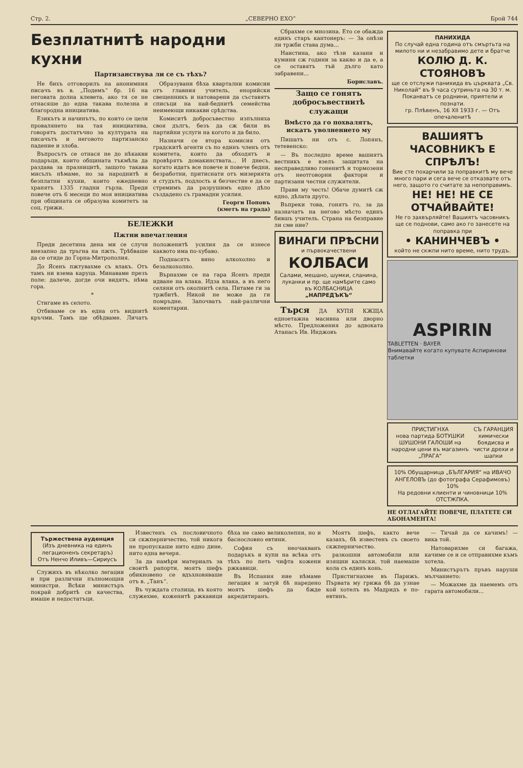Стр. 2. „СЕВЕРНО ЕХО“Брой 744
Безплатнитѣ народни кухни
Партизанствува ли се съ тѣхъ?
Не бихъ отговорилъ на анонимния писачъ въ в. „Подемъ“ бр. 16 на неговата долна клевета, ако тя се не отнасяше до една такава полезна и благородна инициатива.
Езикътъ и начинътъ, по които се цели провалянето на тая инициатива, говорятъ достатъчно за културата на писачътъ и неговото партизанско падение и злоба.
Въпросътъ се отнася не до нѣкакви подаръци, които общината тъкмѣла да раздава за празницитѣ, защото такава мисълъ нѣмаме, но за народнитѣ и безплатни кухни, които ежедневно хранятъ 1335 гладни гърла. Преди повече отъ 6 месеци по моя инициатива при общината се образува комитетъ за соц. грижи.
Образувани бѣха квартални комисии отъ главния учитель, енорийски свещенникъ и натоварени да съставятъ списъци на най-беднитѣ семейства неимеющи никакви срѣдства.
Комиситѣ добросъвестно изпълниха своя дългъ, безъ да сж били въ партийни услуги на когото и да било.
Назначи се втора комисия отъ градскитѣ агенти съ по единъ членъ отъ комитета, които да обходятъ и провѣрятъ домакинствата... И днесъ, когато идатъ все повече и повече бедни, безработни, притиснати отъ мизерията и студътъ, подлость и безчестие е да се стремимъ да разрушимъ едно дѣло създадено съ грамадни усилия.
Георги Поповъ
(кметъ на града)
БЕЛЕЖКИ
Пжтни впечатления
Преди десетина дена ми се случи внезапно да тръгна на пжть. Трѣбваше да се отиде до Горна-Митрополия.
До Ясенъ пжтувахме съ влакъ. Отъ тамъ ни взема каруца. Минаваме презъ поле: далече, догде очи видятъ, нѣма гора.
*
Стигаме въ селото.
Отбиваме се въ една отъ виднитѣ кръчми. Тамъ ще обѣдваме. Личатъ положенитѣ усилия да се изнесе каквото има по-хубаво.
Поднасятъ вино алкохолно и безалкохолно.
Върнахме се на гара Ясенъ преди идване на влака. Идза влака, а въ него селяни отъ околнитѣ села. Питаме ги за тржбитѣ. Никой не може да ги помръдне. Започватъ най-различни коментарии.
Сбрахме се мнозина. Ето се обажда единъ старъ кантонеръ: — За онѣзи ли тржби става дума...
Наистина, ако тѣзи казани и кумини сж години за какво и да е, а се оставятъ тъй дълго като забравени...
Бориславъ.
Защо се гонятъ добросъвестнитѣ служащи
Вмѣсто да го похвалятъ, искатъ уволнението му
Пишатъ ни отъ с. Лопянъ, тетевенско:
— Въ последно време вашиятъ вестникъ е взелъ защитата на несправедливо гоненитѣ и тормозени отъ неотговорни фактори и партизани честни служители.
Прави му честь! Обаче думитѣ сж едно, дѣлата друго.
Въпреки това, гонятъ го, за да назначатъ на негово мѣсто единъ бившъ учитель. Страна на безправие ли сме ние?
ВИНАГИ ПРѢСНИ
и първокачествени
КОЛБАСИ
Салами, мешано, шумки, сланина, луканки и пр. ще намѣрите само въ КОЛБАСНИЦА
„НАПРЕДЪКЪ“
Търся ДА КУПЯ КЖЩА едноетажна масивна или дворно мѣсто. Предложения до адвоката Атанасъ Ив. Инджовъ
ПАНИХИДА
По случай една година отъ смъртьта на милото ни и незабравимо дете и братче
КОЛЮ Д. К. СТОЯНОВЪ
ще се отслужи панихида въ църквата „Св. Николай“ въ 9 часа сутриньта на 30 т. м. Поканватъ се роднини, приятели и познати.
гр. Плѣвенъ, 16 XII 1933 г. — Отъ опечаленитѣ
ВАШИЯТЪ ЧАСОВНИКЪ Е СПРѢЛЪ!
Вие сте похарчили за поправкитѣ му вече много пари и сега вече се отказвате отъ него, защото го считате за непоправимъ.
НЕ! НЕ! НЕ СЕ ОТЧАЙВАЙТЕ!
Не го захвърляйте! Вашиятъ часовникъ ще се поднови, само ако го занесете на поправка при
• КАНИНЧЕВЪ •
който не скжпи нито време, нито трудъ.
ASPIRIN
TABLETTEN · BAYER
Внимавайте когато купувате Аспиринови таблетки
ПРИСТИГНХА
нова партида БОТУШКИ ШУШОНИ ГАЛОШИ на народни цени въ магазинъ „ПРАГА“
СЪ ГАРАНЦИЯ
химически боядисва и чисти дрехи и шапки
10% Обущарница „БЪЛГАРИЯ“ на ИВАЧО АНГЕЛОВЪ (до фотографа Серафимовъ) 10%
На редовни клиенти и чиновници 10% ОТСТЖПКА.
НЕ ОТЛАГАЙТЕ ПОВЕЧЕ, ПЛАТЕТЕ СИ АБОНАМЕНТА!
Тържествена ауденция
(Изъ дневника на единъ легационенъ секретаръ)
Отъ Ненчо Иливъ—Сириусъ
Служихъ въ нѣколко легации и при различни пълномощни министри. Всѣки министъръ покрай добритѣ си качества, имаше и недостатъци.
Известенъ съ пословичното си скжперничество, той никога не пропускаше нито едно дине, нито една вечеря.
За да намѣри материалъ за своитѣ рапорти, моятъ шефъ обикновено се вдъхновяваше отъ в. „Танъ“.
Въ чуждата столица, въ която служехме, коженитѣ ржкавици бѣха не само великолепни, но и баснословно евтини.
София съ неочакванъ подаръкъ и купи на всѣка отъ тѣхъ по петь чифта кожени ржкавици.
Въ Испания ние нѣмаме легация и затуй бѣ наредено моятъ шефъ да бжде акредитиранъ.
Моятъ шефъ, както вече казахъ, бѣ известенъ съ своето скжперничество.
разкошни автомобили или изящни каляски, той наемаше кола съ единъ конь.
Пристигнахме въ Парижъ. Първата му грижа бѣ да узнае кой хотелъ въ Мадридъ е по-евтинъ.
— Тичай да се качимъ! — вика той.
Натоварихме си багажа, качиме се и се отправихме къмъ хотела.
Министърътъ пръвъ наруши мълчанието:
— Можахме да наемемъ отъ гарата автомобили...